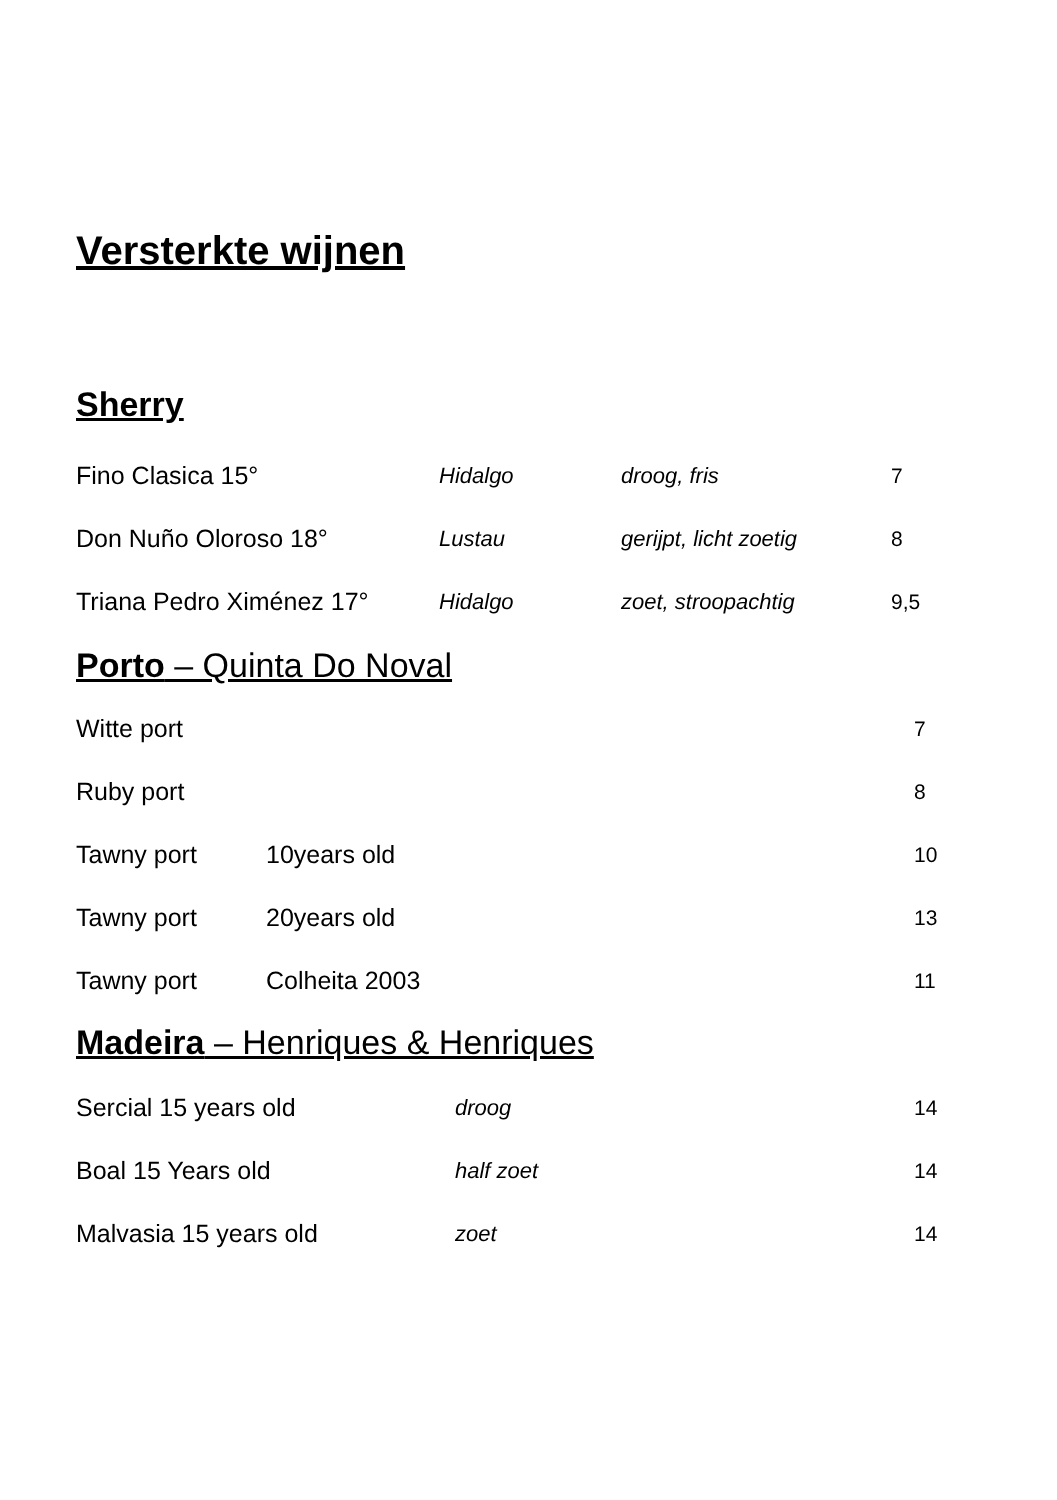Versterkte wijnen
Sherry
| Fino Clasica 15° | Hidalgo | droog, fris | 7 |
| Don Nuño Oloroso 18° | Lustau | gerijpt, licht zoetig | 8 |
| Triana Pedro Ximénez 17° | Hidalgo | zoet, stroopachtig | 9,5 |
Porto – Quinta Do Noval
| Witte port | | 7 |
| Ruby port | | 8 |
| Tawny port | 10years old | 10 |
| Tawny port | 20years old | 13 |
| Tawny port | Colheita 2003 | 11 |
Madeira – Henriques & Henriques
| Sercial 15 years old | droog | 14 |
| Boal 15 Years old | half zoet | 14 |
| Malvasia 15 years old | zoet | 14 |